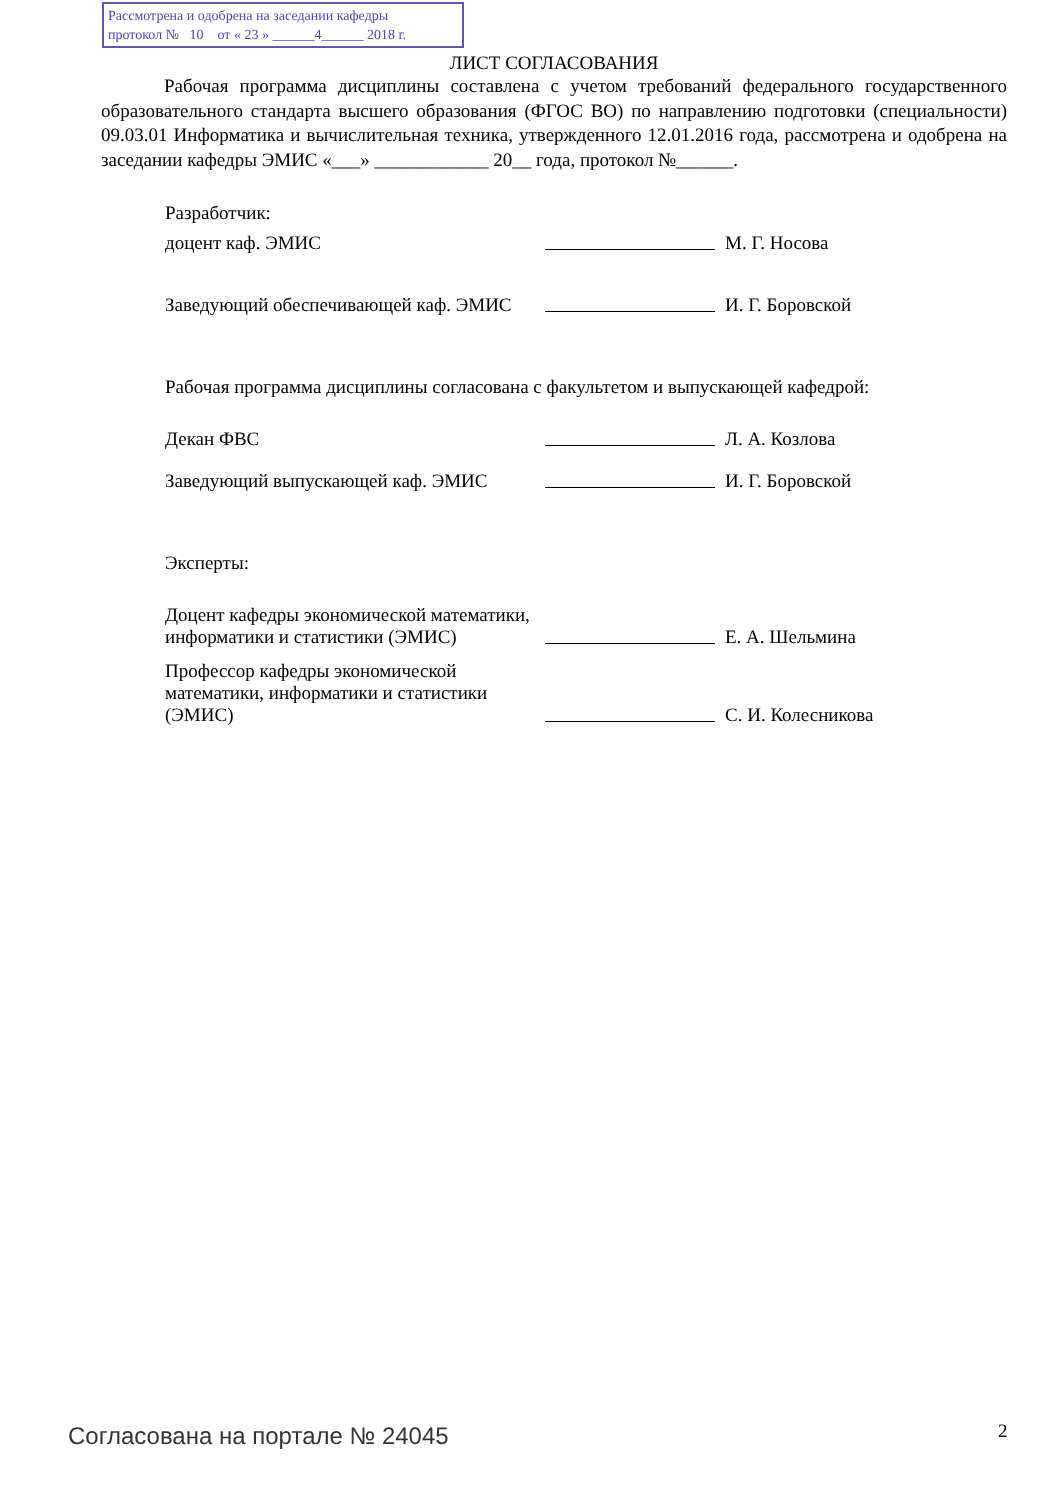Рассмотрена и одобрена на заседании кафедры
протокол № 10 от « 23 » ______4______ 2018 г.
ЛИСТ СОГЛАСОВАНИЯ
Рабочая программа дисциплины составлена с учетом требований федерального государственного образовательного стандарта высшего образования (ФГОС ВО) по направлению подготовки (специальности) 09.03.01 Информатика и вычислительная техника, утвержденного 12.01.2016 года, рассмотрена и одобрена на заседании кафедры ЭМИС «___» ____________ 20__ года, протокол №______.
Разработчик:
доцент каф. ЭМИС
М. Г. Носова
Заведующий обеспечивающей каф. ЭМИС
И. Г. Боровской
Рабочая программа дисциплины согласована с факультетом и выпускающей кафедрой:
Декан ФВС
Л. А. Козлова
Заведующий выпускающей каф. ЭМИС
И. Г. Боровской
Эксперты:
Доцент кафедры экономической математики, информатики и статистики (ЭМИС)
Е. А. Шельмина
Профессор кафедры экономической математики, информатики и статистики (ЭМИС)
С. И. Колесникова
Согласована на портале № 24045 2